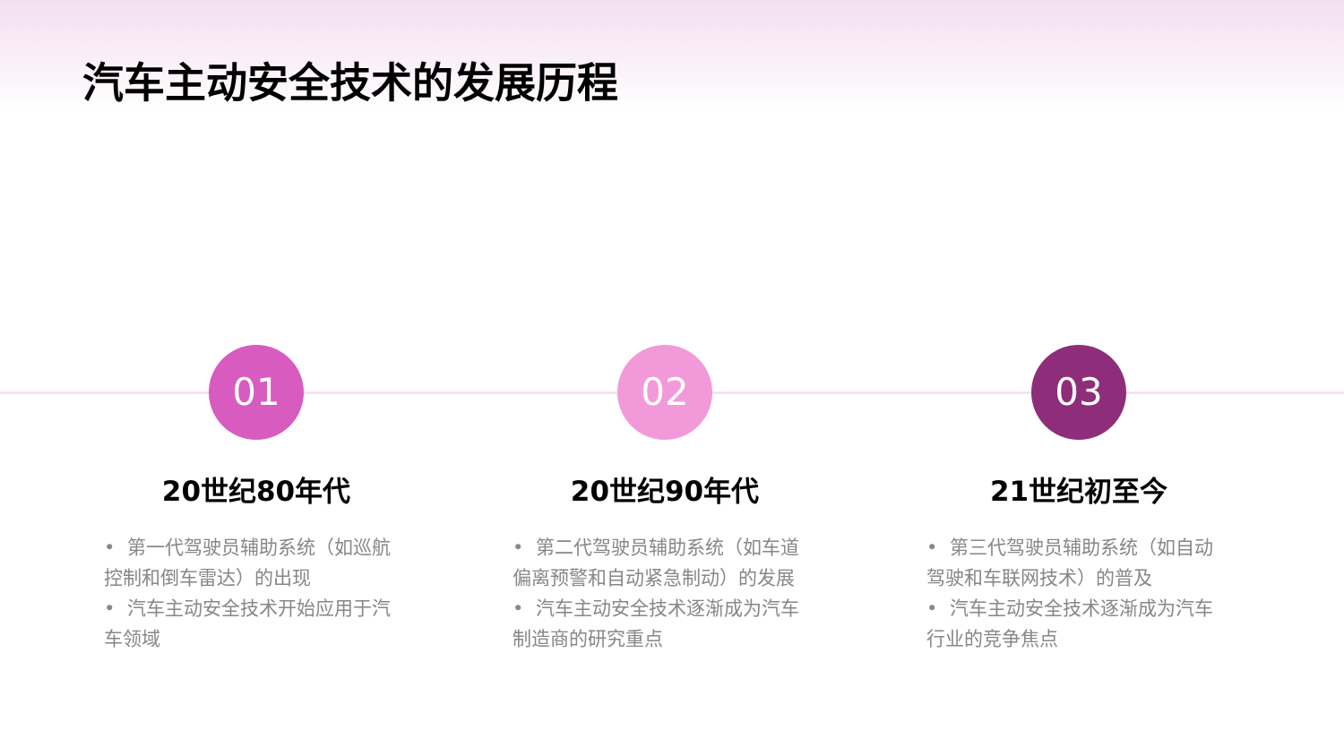汽车主动安全技术的发展历程
01
20世纪80年代
• 第一代驾驶员辅助系统（如巡航控制和倒车雷达）的出现
• 汽车主动安全技术开始应用于汽车领域
02
20世纪90年代
• 第二代驾驶员辅助系统（如车道偏离预警和自动紧急制动）的发展
• 汽车主动安全技术逐渐成为汽车制造商的研究重点
03
21世纪初至今
• 第三代驾驶员辅助系统（如自动驾驶和车联网技术）的普及
• 汽车主动安全技术逐渐成为汽车行业的竞争焦点